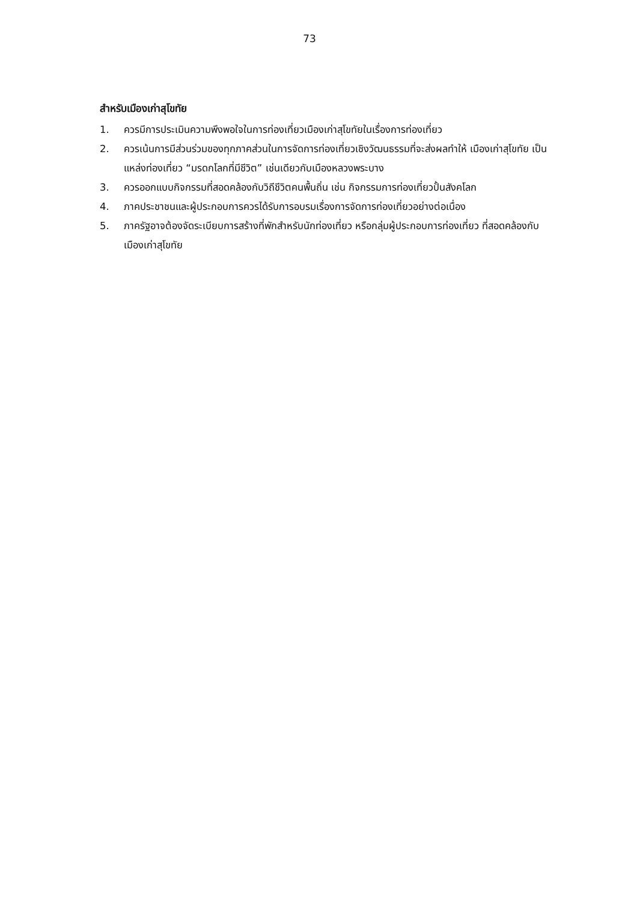73
สำหรับเมืองเก่าสุโขทัย
1. ควรมีการประเมินความพึงพอใจในการท่องเที่ยวเมืองเก่าสุโขทัยในเรื่องการท่องเที่ยว
2. ควรเน้นการมีส่วนร่วมของทุกภาคส่วนในการจัดการท่องเที่ยวเชิงวัฒนธรรมที่จะส่งผลทำให้ เมืองเก่าสุโขทัย เป็นแหล่งท่องเที่ยว “มรดกโลกที่มีชีวิต” เช่นเดียวกับเมืองหลวงพระบาง
3. ควรออกแบบกิจกรรมที่สอดคล้องกับวิถีชีวิตคนพื้นถิ่น เช่น กิจกรรมการท่องเที่ยวปั้นสังคโลก
4. ภาคประชาชนและผู้ประกอบการควรได้รับการอบรมเรื่องการจัดการท่องเที่ยวอย่างต่อเนื่อง
5. ภาครัฐอาจต้องจัดระเบียบการสร้างที่พักสำหรับนักท่องเที่ยว หรือกลุ่มผู้ประกอบการท่องเที่ยว ที่สอดคล้องกับเมืองเก่าสุโขทัย